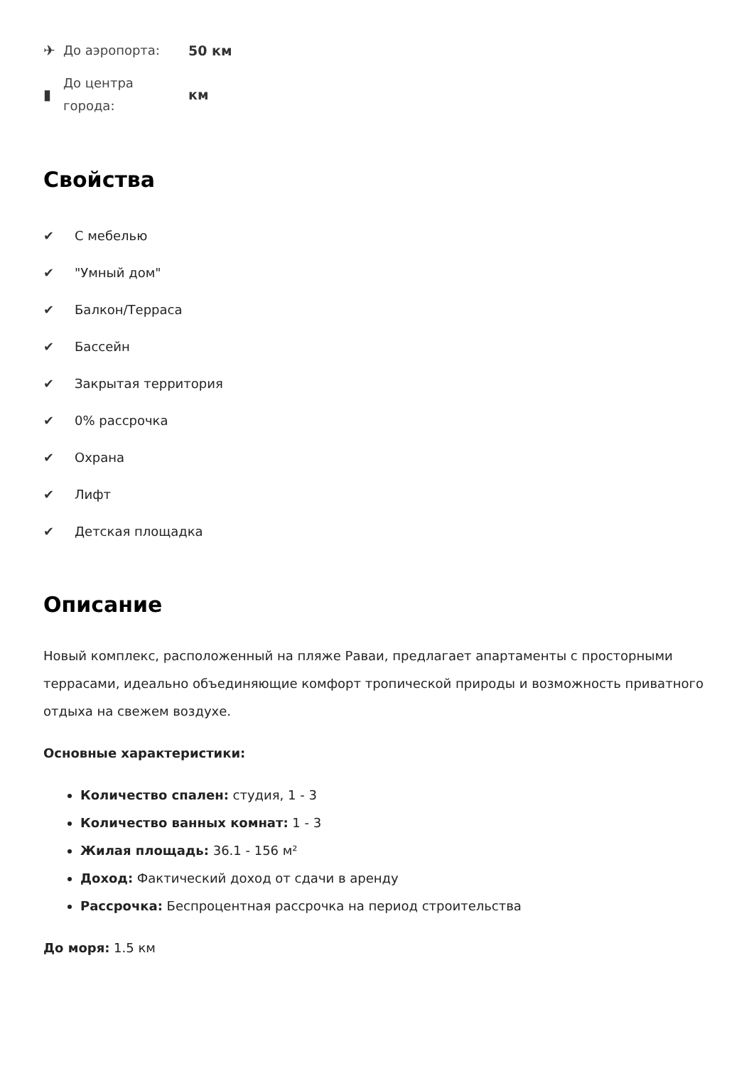✈
До аэропорта:
50 км
▮
До центра города:
км
Свойства
✔ С мебелью
✔ "Умный дом"
✔ Балкон/Терраса
✔ Бассейн
✔ Закрытая территория
✔ 0% рассрочка
✔ Охрана
✔ Лифт
✔ Детская площадка
Описание
Новый комплекс, расположенный на пляже Раваи, предлагает апартаменты с просторными террасами, идеально объединяющие комфорт тропической природы и возможность приватного отдыха на свежем воздухе.
Основные характеристики:
Количество спален: студия, 1 - 3
Количество ванных комнат: 1 - 3
Жилая площадь: 36.1 - 156 м²
Доход: Фактический доход от сдачи в аренду
Рассрочка: Беспроцентная рассрочка на период строительства
До моря: 1.5 км